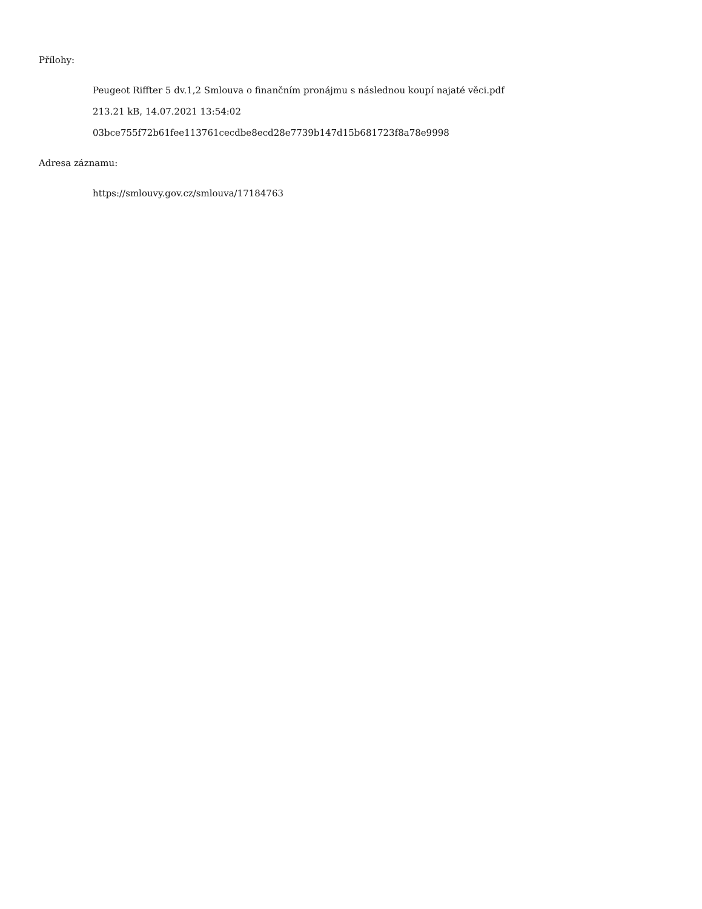Přílohy:
Peugeot Riffter 5 dv.1,2 Smlouva o finančním pronájmu s následnou koupí najaté věci.pdf
213.21 kB, 14.07.2021 13:54:02
03bce755f72b61fee113761cecdbe8ecd28e7739b147d15b681723f8a78e9998
Adresa záznamu:
https://smlouvy.gov.cz/smlouva/17184763